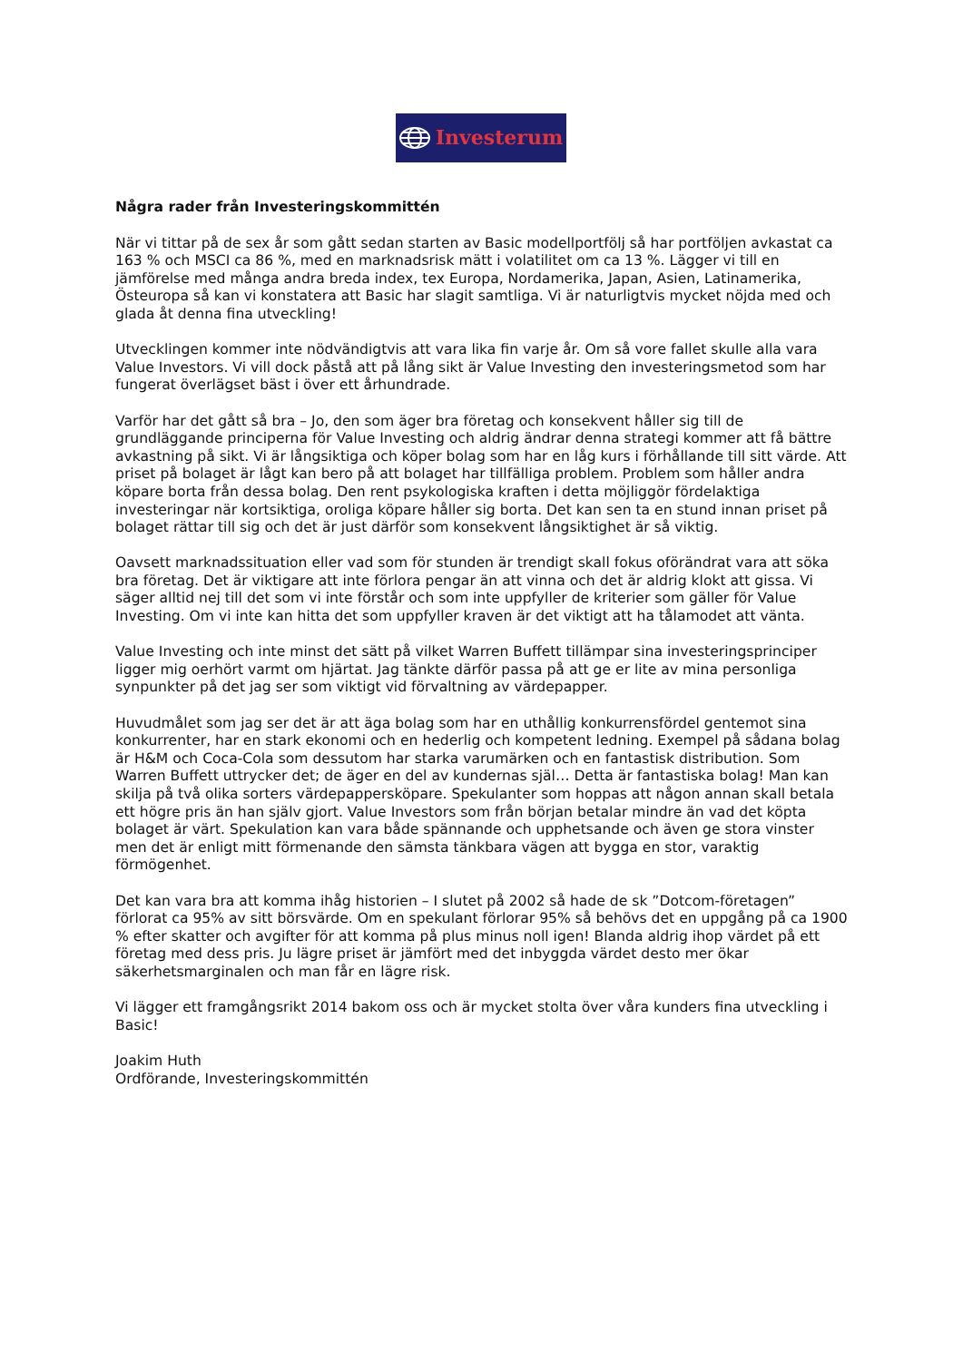Investerum
Några rader från Investeringskommittén
När vi tittar på de sex år som gått sedan starten av Basic modellportfölj så har portföljen avkastat ca 163 % och MSCI ca 86 %, med en marknadsrisk mätt i volatilitet om ca 13 %. Lägger vi till en jämförelse med många andra breda index, tex Europa, Nordamerika, Japan, Asien, Latinamerika, Östeuropa så kan vi konstatera att Basic har slagit samtliga. Vi är naturligtvis mycket nöjda med och glada åt denna fina utveckling!
Utvecklingen kommer inte nödvändigtvis att vara lika fin varje år. Om så vore fallet skulle alla vara Value Investors. Vi vill dock påstå att på lång sikt är Value Investing den investeringsmetod som har fungerat överlägset bäst i över ett århundrade.
Varför har det gått så bra – Jo, den som äger bra företag och konsekvent håller sig till de grundläggande principerna för Value Investing och aldrig ändrar denna strategi kommer att få bättre avkastning på sikt. Vi är långsiktiga och köper bolag som har en låg kurs i förhållande till sitt värde. Att priset på bolaget är lågt kan bero på att bolaget har tillfälliga problem. Problem som håller andra köpare borta från dessa bolag. Den rent psykologiska kraften i detta möjliggör fördelaktiga investeringar när kortsiktiga, oroliga köpare håller sig borta. Det kan sen ta en stund innan priset på bolaget rättar till sig och det är just därför som konsekvent långsiktighet är så viktig.
Oavsett marknadssituation eller vad som för stunden är trendigt skall fokus oförändrat vara att söka bra företag. Det är viktigare att inte förlora pengar än att vinna och det är aldrig klokt att gissa. Vi säger alltid nej till det som vi inte förstår och som inte uppfyller de kriterier som gäller för Value Investing. Om vi inte kan hitta det som uppfyller kraven är det viktigt att ha tålamodet att vänta.
Value Investing och inte minst det sätt på vilket Warren Buffett tillämpar sina investeringsprinciper ligger mig oerhört varmt om hjärtat. Jag tänkte därför passa på att ge er lite av mina personliga synpunkter på det jag ser som viktigt vid förvaltning av värdepapper.
Huvudmålet som jag ser det är att äga bolag som har en uthållig konkurrensfördel gentemot sina konkurrenter, har en stark ekonomi och en hederlig och kompetent ledning. Exempel på sådana bolag är H&M och Coca-Cola som dessutom har starka varumärken och en fantastisk distribution. Som Warren Buffett uttrycker det; de äger en del av kundernas själ… Detta är fantastiska bolag! Man kan skilja på två olika sorters värdepappersköpare. Spekulanter som hoppas att någon annan skall betala ett högre pris än han själv gjort. Value Investors som från början betalar mindre än vad det köpta bolaget är värt. Spekulation kan vara både spännande och upphetsande och även ge stora vinster men det är enligt mitt förmenande den sämsta tänkbara vägen att bygga en stor, varaktig förmögenhet.
Det kan vara bra att komma ihåg historien – I slutet på 2002 så hade de sk ”Dotcom-företagen” förlorat ca 95% av sitt börsvärde. Om en spekulant förlorar 95% så behövs det en uppgång på ca 1900 % efter skatter och avgifter för att komma på plus minus noll igen! Blanda aldrig ihop värdet på ett företag med dess pris. Ju lägre priset är jämfört med det inbyggda värdet desto mer ökar säkerhetsmarginalen och man får en lägre risk.
Vi lägger ett framgångsrikt 2014 bakom oss och är mycket stolta över våra kunders fina utveckling i Basic!
Joakim Huth
Ordförande, Investeringskommittén